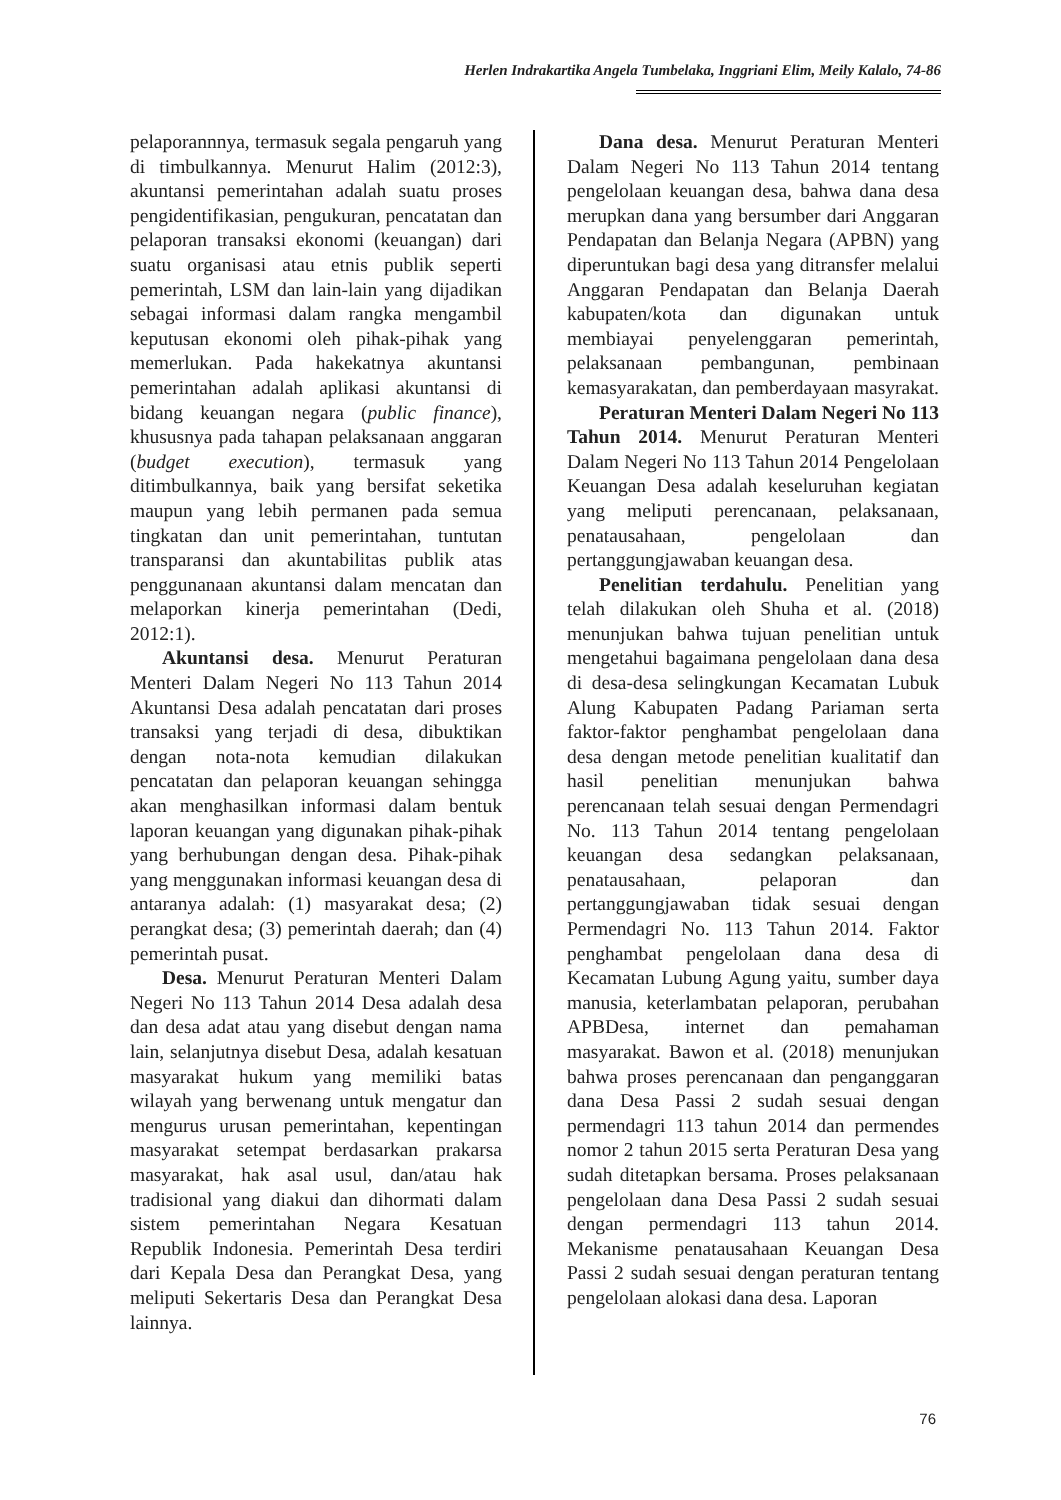Herlen Indrakartika Angela Tumbelaka, Inggriani Elim, Meily Kalalo, 74-86
pelaporannnya, termasuk segala pengaruh yang di timbulkannya. Menurut Halim (2012:3), akuntansi pemerintahan adalah suatu proses pengidentifikasian, pengukuran, pencatatan dan pelaporan transaksi ekonomi (keuangan) dari suatu organisasi atau etnis publik seperti pemerintah, LSM dan lain-lain yang dijadikan sebagai informasi dalam rangka mengambil keputusan ekonomi oleh pihak-pihak yang memerlukan. Pada hakekatnya akuntansi pemerintahan adalah aplikasi akuntansi di bidang keuangan negara (public finance), khususnya pada tahapan pelaksanaan anggaran (budget execution), termasuk yang ditimbulkannya, baik yang bersifat seketika maupun yang lebih permanen pada semua tingkatan dan unit pemerintahan, tuntutan transparansi dan akuntabilitas publik atas penggunanaan akuntansi dalam mencatan dan melaporkan kinerja pemerintahan (Dedi, 2012:1).
Akuntansi desa. Menurut Peraturan Menteri Dalam Negeri No 113 Tahun 2014 Akuntansi Desa adalah pencatatan dari proses transaksi yang terjadi di desa, dibuktikan dengan nota-nota kemudian dilakukan pencatatan dan pelaporan keuangan sehingga akan menghasilkan informasi dalam bentuk laporan keuangan yang digunakan pihak-pihak yang berhubungan dengan desa. Pihak-pihak yang menggunakan informasi keuangan desa di antaranya adalah: (1) masyarakat desa; (2) perangkat desa; (3) pemerintah daerah; dan (4) pemerintah pusat.
Desa. Menurut Peraturan Menteri Dalam Negeri No 113 Tahun 2014 Desa adalah desa dan desa adat atau yang disebut dengan nama lain, selanjutnya disebut Desa, adalah kesatuan masyarakat hukum yang memiliki batas wilayah yang berwenang untuk mengatur dan mengurus urusan pemerintahan, kepentingan masyarakat setempat berdasarkan prakarsa masyarakat, hak asal usul, dan/atau hak tradisional yang diakui dan dihormati dalam sistem pemerintahan Negara Kesatuan Republik Indonesia. Pemerintah Desa terdiri dari Kepala Desa dan Perangkat Desa, yang meliputi Sekertaris Desa dan Perangkat Desa lainnya.
Dana desa. Menurut Peraturan Menteri Dalam Negeri No 113 Tahun 2014 tentang pengelolaan keuangan desa, bahwa dana desa merupkan dana yang bersumber dari Anggaran Pendapatan dan Belanja Negara (APBN) yang diperuntukan bagi desa yang ditransfer melalui Anggaran Pendapatan dan Belanja Daerah kabupaten/kota dan digunakan untuk membiayai penyelenggaran pemerintah, pelaksanaan pembangunan, pembinaan kemasyarakatan, dan pemberdayaan masyrakat.
Peraturan Menteri Dalam Negeri No 113 Tahun 2014. Menurut Peraturan Menteri Dalam Negeri No 113 Tahun 2014 Pengelolaan Keuangan Desa adalah keseluruhan kegiatan yang meliputi perencanaan, pelaksanaan, penatausahaan, pengelolaan dan pertanggungjawaban keuangan desa.
Penelitian terdahulu. Penelitian yang telah dilakukan oleh Shuha et al. (2018) menunjukan bahwa tujuan penelitian untuk mengetahui bagaimana pengelolaan dana desa di desa-desa selingkungan Kecamatan Lubuk Alung Kabupaten Padang Pariaman serta faktor-faktor penghambat pengelolaan dana desa dengan metode penelitian kualitatif dan hasil penelitian menunjukan bahwa perencanaan telah sesuai dengan Permendagri No. 113 Tahun 2014 tentang pengelolaan keuangan desa sedangkan pelaksanaan, penatausahaan, pelaporan dan pertanggungjawaban tidak sesuai dengan Permendagri No. 113 Tahun 2014. Faktor penghambat pengelolaan dana desa di Kecamatan Lubung Agung yaitu, sumber daya manusia, keterlambatan pelaporan, perubahan APBDesa, internet dan pemahaman masyarakat. Bawon et al. (2018) menunjukan bahwa proses perencanaan dan penganggaran dana Desa Passi 2 sudah sesuai dengan permendagri 113 tahun 2014 dan permendes nomor 2 tahun 2015 serta Peraturan Desa yang sudah ditetapkan bersama. Proses pelaksanaan pengelolaan dana Desa Passi 2 sudah sesuai dengan permendagri 113 tahun 2014. Mekanisme penatausahaan Keuangan Desa Passi 2 sudah sesuai dengan peraturan tentang pengelolaan alokasi dana desa. Laporan
76